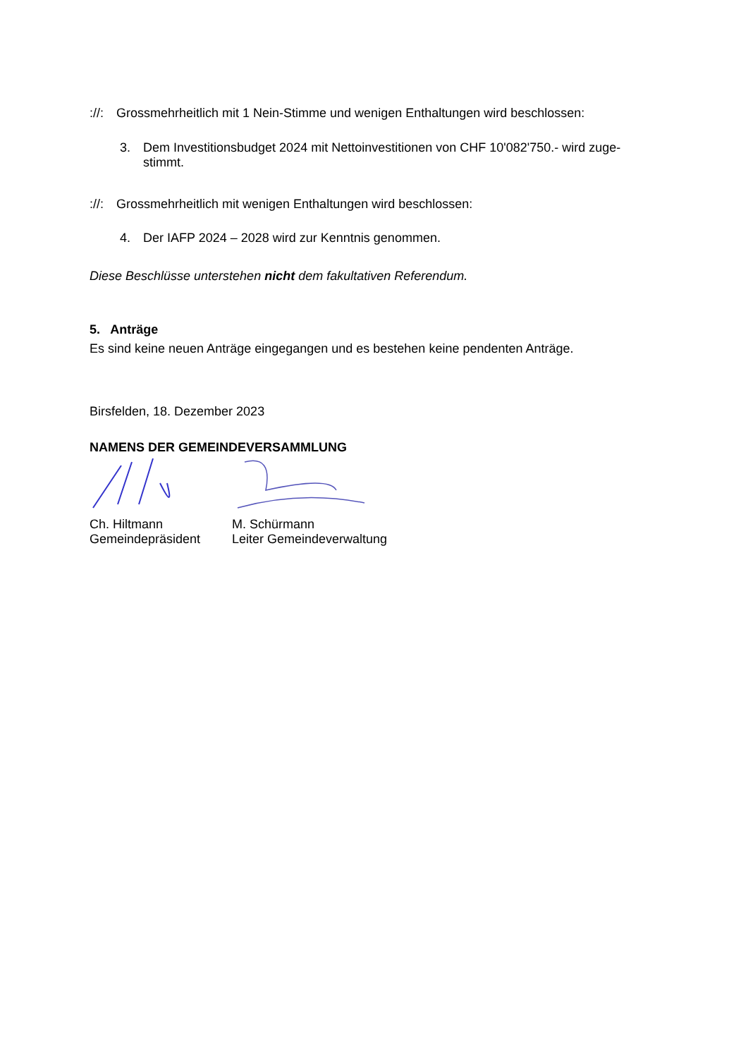://: Grossmehrheitlich mit 1 Nein-Stimme und wenigen Enthaltungen wird beschlossen:
3. Dem Investitionsbudget 2024 mit Nettoinvestitionen von CHF 10'082'750.- wird zuge-
stimmt.
://: Grossmehrheitlich mit wenigen Enthaltungen wird beschlossen:
4. Der IAFP 2024 – 2028 wird zur Kenntnis genommen.
Diese Beschlüsse unterstehen nicht dem fakultativen Referendum.
5. Anträge
Es sind keine neuen Anträge eingegangen und es bestehen keine pendenten Anträge.
Birsfelden, 18. Dezember 2023
NAMENS DER GEMEINDEVERSAMMLUNG
Ch. Hiltmann
Gemeindepräsident
M. Schürmann
Leiter Gemeindeverwaltung